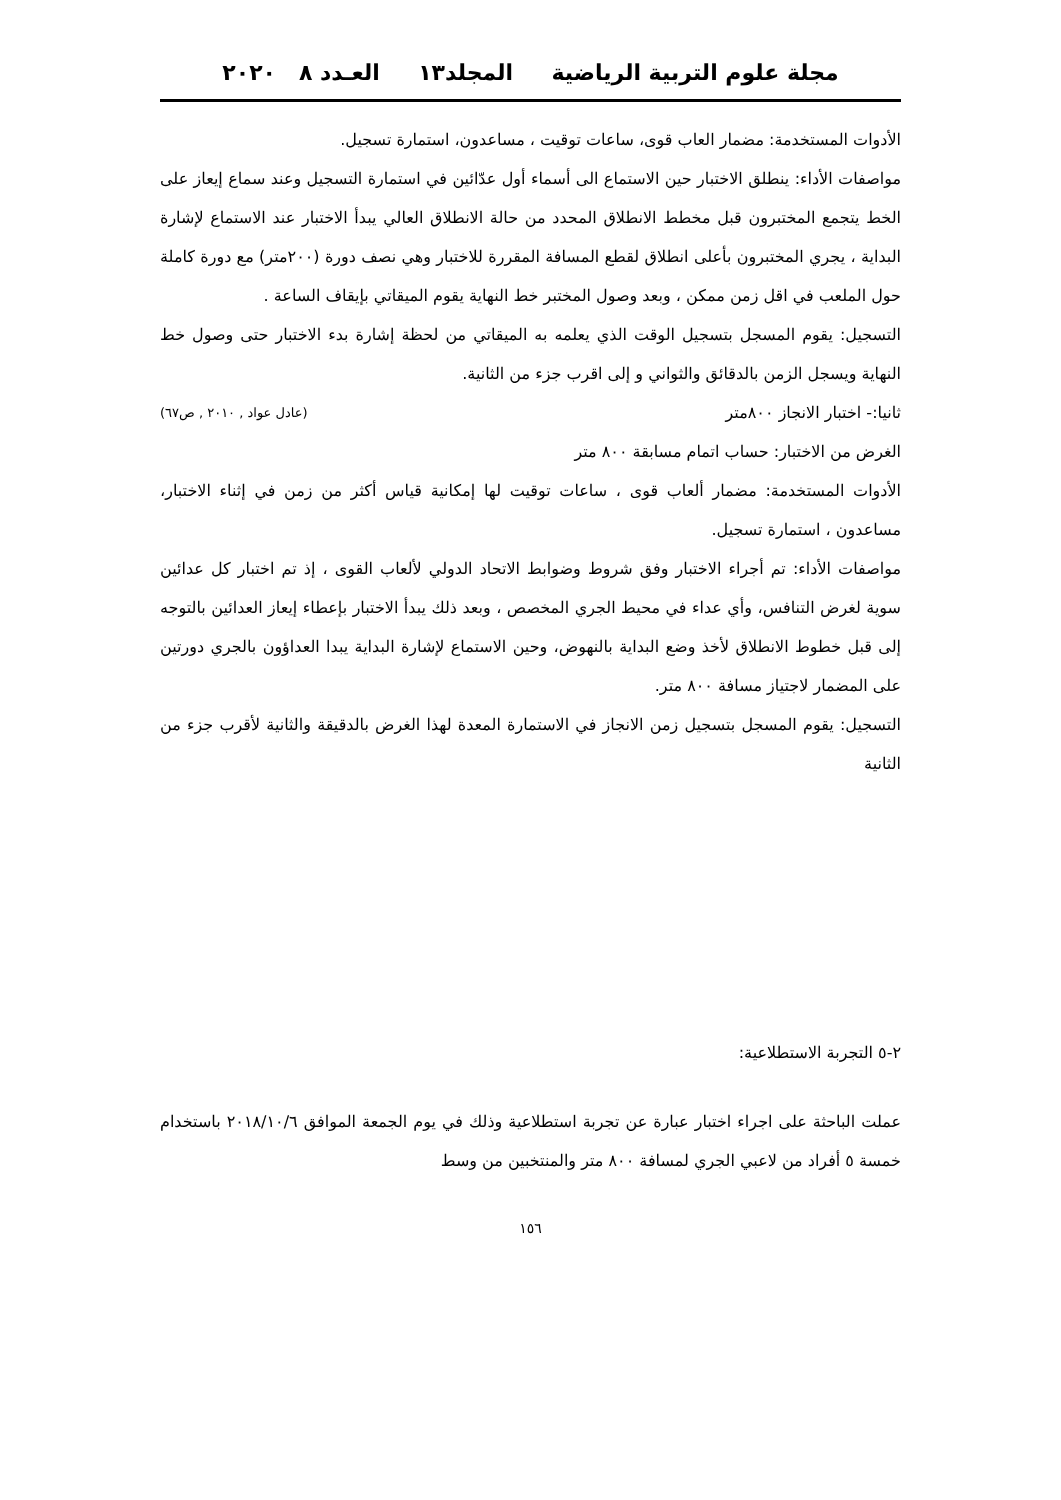مجلة علوم التربية الرياضية المجلد١٣ العـدد ٨ ٢٠٢٠
الأدوات المستخدمة: مضمار العاب قوى، ساعات توقيت ، مساعدون، استمارة تسجيل.
مواصفات الأداء: ينطلق الاختبار حين الاستماع الى أسماء أول عدّائين في استمارة التسجيل وعند سماع إيعاز على الخط يتجمع المختبرون قبل مخطط الانطلاق المحدد من حالة الانطلاق العالي يبدأ الاختبار عند الاستماع لإشارة البداية ، يجري المختبرون بأعلى انطلاق لقطع المسافة المقررة للاختبار وهي نصف دورة (٢٠٠متر) مع دورة كاملة حول الملعب في اقل زمن ممكن ، وبعد وصول المختبر خط النهاية يقوم الميقاتي بإيقاف الساعة .
التسجيل: يقوم المسجل بتسجيل الوقت الذي يعلمه به الميقاتي من لحظة إشارة بدء الاختبار حتى وصول خط النهاية ويسجل الزمن بالدقائق والثواني و إلى اقرب جزء من الثانية.
ثانيا:- اختبار الانجاز ٨٠٠متر (عادل عواد , ٢٠١٠ , ص٦٧)
الغرض من الاختبار: حساب اتمام مسابقة ٨٠٠ متر
الأدوات المستخدمة: مضمار ألعاب قوى ، ساعات توقيت لها إمكانية قياس أكثر من زمن في إثناء الاختبار، مساعدون ، استمارة تسجيل.
مواصفات الأداء: تم أجراء الاختبار وفق شروط وضوابط الاتحاد الدولي لألعاب القوى ، إذ تم اختبار كل عدائين سوية لغرض التنافس، وأي عداء في محيط الجري المخصص ، وبعد ذلك يبدأ الاختبار بإعطاء إيعاز العدائين بالتوجه إلى قبل خطوط الانطلاق لأخذ وضع البداية بالنهوض، وحين الاستماع لإشارة البداية يبدا العداؤون بالجري دورتين على المضمار لاجتياز مسافة ٨٠٠ متر.
التسجيل: يقوم المسجل بتسجيل زمن الانجاز في الاستمارة المعدة لهذا الغرض بالدقيقة والثانية لأقرب جزء من الثانية
٢-٥ التجربة الاستطلاعية:
عملت الباحثة على اجراء اختبار عبارة عن تجربة استطلاعية وذلك في يوم الجمعة الموافق ٢٠١٨/١٠/٦ باستخدام خمسة ٥ أفراد من لاعبي الجري لمسافة ٨٠٠ متر والمنتخبين من وسط
١٥٦